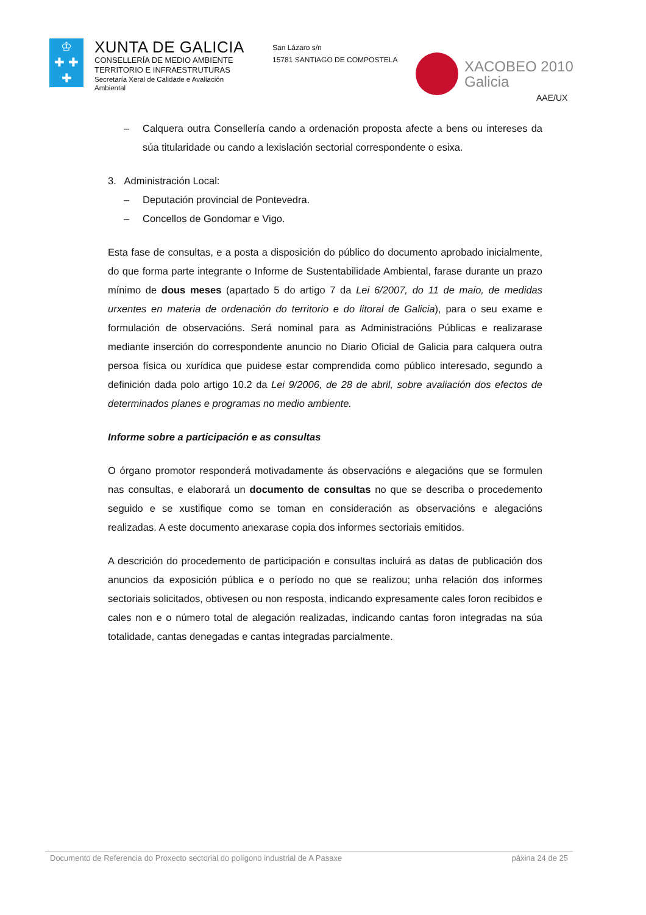♔
✚ ✚
✚
XUNTA DE GALICIA
CONSELLERÍA DE MEDIO AMBIENTE
TERRITORIO E INFRAESTRUTURAS
Secretaría Xeral de Calidade e Avaliación Ambiental
San Lázaro s/n
15781 SANTIAGO DE COMPOSTELA
XACOBEO 2010
Galicia
AAE/UX
– Calquera outra Consellería cando a ordenación proposta afecte a bens ou intereses da súa titularidade ou cando a lexislación sectorial correspondente o esixa.
3. Administración Local:
– Deputación provincial de Pontevedra.
– Concellos de Gondomar e Vigo.
Esta fase de consultas, e a posta a disposición do público do documento aprobado inicialmente, do que forma parte integrante o Informe de Sustentabilidade Ambiental, farase durante un prazo mínimo de dous meses (apartado 5 do artigo 7 da Lei 6/2007, do 11 de maio, de medidas urxentes en materia de ordenación do territorio e do litoral de Galicia), para o seu exame e formulación de observacións. Será nominal para as Administracións Públicas e realizarase mediante inserción do correspondente anuncio no Diario Oficial de Galicia para calquera outra persoa física ou xurídica que puidese estar comprendida como público interesado, segundo a definición dada polo artigo 10.2 da Lei 9/2006, de 28 de abril, sobre avaliación dos efectos de determinados planes e programas no medio ambiente.
Informe sobre a participación e as consultas
O órgano promotor responderá motivadamente ás observacións e alegacións que se formulen nas consultas, e elaborará un documento de consultas no que se describa o procedemento seguido e se xustifique como se toman en consideración as observacións e alegacións realizadas. A este documento anexarase copia dos informes sectoriais emitidos.
A descrición do procedemento de participación e consultas incluirá as datas de publicación dos anuncios da exposición pública e o período no que se realizou; unha relación dos informes sectoriais solicitados, obtivesen ou non resposta, indicando expresamente cales foron recibidos e cales non e o número total de alegación realizadas, indicando cantas foron integradas na súa totalidade, cantas denegadas e cantas integradas parcialmente.
Documento de Referencia do Proxecto sectorial do polígono industrial de A Pasaxe páxina 24 de 25